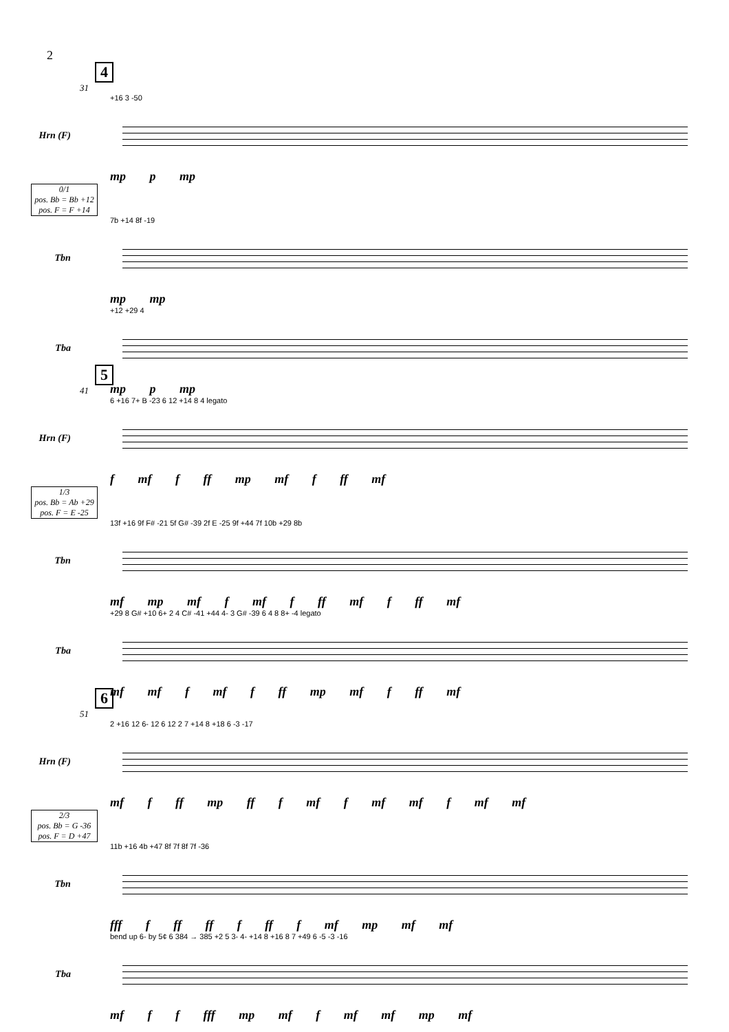2
4
31
+16 3 -50
Hrn (F)
mp p mp
0/1
pos. Bb = Bb +12
pos. F = F +14
7b +14 8f -19
Tbn
mp mp
+12 +29 4
Tba
mp p mp
5
41
6 +16 7+ B -23 6 12 +14 8 4 legato
Hrn (F)
f mf f ff mp mf f ff mf
1/3
pos. Bb = Ab +29
pos. F = E -25
13f +16 9f F# -21 5f G# -39 2f E -25 9f +44 7f 10b +29 8b
Tbn
mf mp mf f mf f ff mf f ff mf
+29 8 G# +10 6+ 2 4 C# -41 +44 4- 3 G# -39 6 4 8 8+ -4 legato
Tba
mf mf f mf f ff mp mf f ff mf
6
51
2 +16 12 6- 12 6 12 2 7 +14 8 +18 6 -3 -17
Hrn (F)
mf f ff mp ff f mf f mf mf f mf mf
2/3
pos. Bb = G -36
pos. F = D +47
11b +16 4b +47 8f 7f 8f 7f -36
Tbn
fff f ff ff f ff f mf mp mf mf
bend up 6- by 5¢ 6 384 → 385 +2 5 3- 4- +14 8 +16 8 7 +49 6 -5 -3 -16
Tba
mf f f fff mp mf f mf mf mp mf